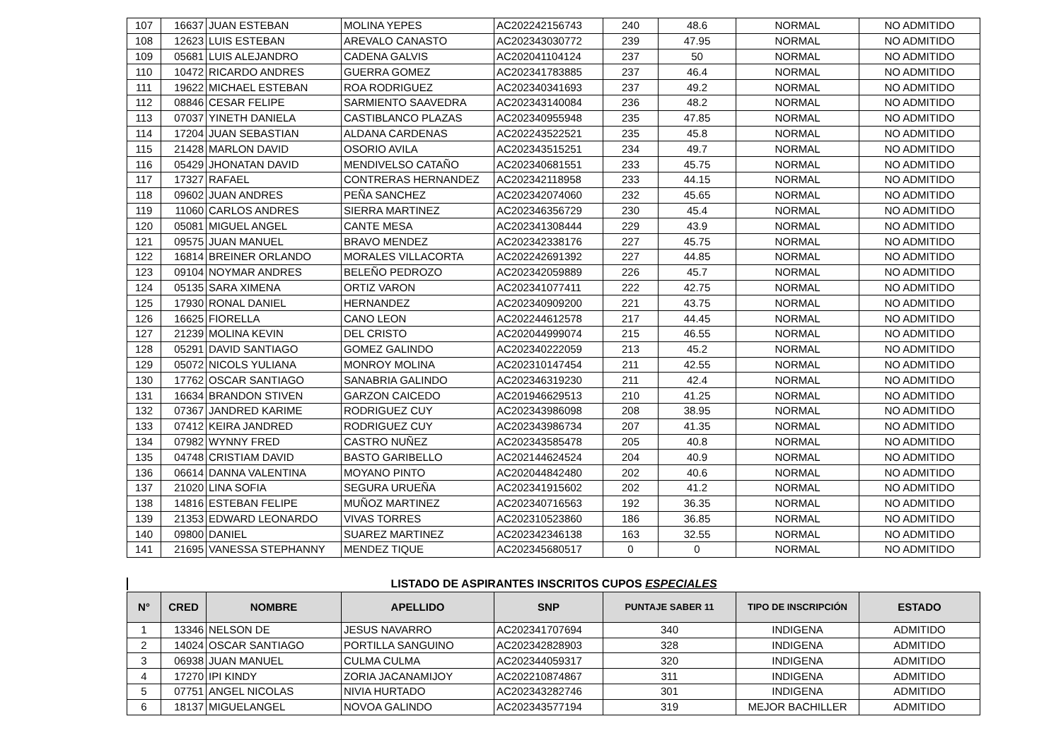| 107 | 16637 | JUAN ESTEBAN | MOLINA YEPES | AC202242156743 | 240 | 48.6 | NORMAL | NO ADMITIDO |
| 108 | 12623 | LUIS ESTEBAN | AREVALO CANASTO | AC202343030772 | 239 | 47.95 | NORMAL | NO ADMITIDO |
| 109 | 05681 | LUIS ALEJANDRO | CADENA GALVIS | AC202041104124 | 237 | 50 | NORMAL | NO ADMITIDO |
| 110 | 10472 | RICARDO ANDRES | GUERRA GOMEZ | AC202341783885 | 237 | 46.4 | NORMAL | NO ADMITIDO |
| 111 | 19622 | MICHAEL ESTEBAN | ROA RODRIGUEZ | AC202340341693 | 237 | 49.2 | NORMAL | NO ADMITIDO |
| 112 | 08846 | CESAR FELIPE | SARMIENTO SAAVEDRA | AC202343140084 | 236 | 48.2 | NORMAL | NO ADMITIDO |
| 113 | 07037 | YINETH DANIELA | CASTIBLANCO PLAZAS | AC202340955948 | 235 | 47.85 | NORMAL | NO ADMITIDO |
| 114 | 17204 | JUAN SEBASTIAN | ALDANA CARDENAS | AC202243522521 | 235 | 45.8 | NORMAL | NO ADMITIDO |
| 115 | 21428 | MARLON DAVID | OSORIO AVILA | AC202343515251 | 234 | 49.7 | NORMAL | NO ADMITIDO |
| 116 | 05429 | JHONATAN DAVID | MENDIVELSO CATAÑO | AC202340681551 | 233 | 45.75 | NORMAL | NO ADMITIDO |
| 117 | 17327 | RAFAEL | CONTRERAS HERNANDEZ | AC202342118958 | 233 | 44.15 | NORMAL | NO ADMITIDO |
| 118 | 09602 | JUAN ANDRES | PEÑA SANCHEZ | AC202342074060 | 232 | 45.65 | NORMAL | NO ADMITIDO |
| 119 | 11060 | CARLOS ANDRES | SIERRA MARTINEZ | AC202346356729 | 230 | 45.4 | NORMAL | NO ADMITIDO |
| 120 | 05081 | MIGUEL ANGEL | CANTE MESA | AC202341308444 | 229 | 43.9 | NORMAL | NO ADMITIDO |
| 121 | 09575 | JUAN MANUEL | BRAVO MENDEZ | AC202342338176 | 227 | 45.75 | NORMAL | NO ADMITIDO |
| 122 | 16814 | BREINER ORLANDO | MORALES VILLACORTA | AC202242691392 | 227 | 44.85 | NORMAL | NO ADMITIDO |
| 123 | 09104 | NOYMAR ANDRES | BELEÑO PEDROZO | AC202342059889 | 226 | 45.7 | NORMAL | NO ADMITIDO |
| 124 | 05135 | SARA XIMENA | ORTIZ VARON | AC202341077411 | 222 | 42.75 | NORMAL | NO ADMITIDO |
| 125 | 17930 | RONAL DANIEL | HERNANDEZ | AC202340909200 | 221 | 43.75 | NORMAL | NO ADMITIDO |
| 126 | 16625 | FIORELLA | CANO LEON | AC202244612578 | 217 | 44.45 | NORMAL | NO ADMITIDO |
| 127 | 21239 | MOLINA KEVIN | DEL CRISTO | AC202044999074 | 215 | 46.55 | NORMAL | NO ADMITIDO |
| 128 | 05291 | DAVID SANTIAGO | GOMEZ GALINDO | AC202340222059 | 213 | 45.2 | NORMAL | NO ADMITIDO |
| 129 | 05072 | NICOLS YULIANA | MONROY MOLINA | AC202310147454 | 211 | 42.55 | NORMAL | NO ADMITIDO |
| 130 | 17762 | OSCAR SANTIAGO | SANABRIA GALINDO | AC202346319230 | 211 | 42.4 | NORMAL | NO ADMITIDO |
| 131 | 16634 | BRANDON STIVEN | GARZON CAICEDO | AC201946629513 | 210 | 41.25 | NORMAL | NO ADMITIDO |
| 132 | 07367 | JANDRED KARIME | RODRIGUEZ CUY | AC202343986098 | 208 | 38.95 | NORMAL | NO ADMITIDO |
| 133 | 07412 | KEIRA JANDRED | RODRIGUEZ CUY | AC202343986734 | 207 | 41.35 | NORMAL | NO ADMITIDO |
| 134 | 07982 | WYNNY FRED | CASTRO NUÑEZ | AC202343585478 | 205 | 40.8 | NORMAL | NO ADMITIDO |
| 135 | 04748 | CRISTIAM DAVID | BASTO GARIBELLO | AC202144624524 | 204 | 40.9 | NORMAL | NO ADMITIDO |
| 136 | 06614 | DANNA VALENTINA | MOYANO PINTO | AC202044842480 | 202 | 40.6 | NORMAL | NO ADMITIDO |
| 137 | 21020 | LINA SOFIA | SEGURA URUEÑA | AC202341915602 | 202 | 41.2 | NORMAL | NO ADMITIDO |
| 138 | 14816 | ESTEBAN FELIPE | MUÑOZ MARTINEZ | AC202340716563 | 192 | 36.35 | NORMAL | NO ADMITIDO |
| 139 | 21353 | EDWARD LEONARDO | VIVAS TORRES | AC202310523860 | 186 | 36.85 | NORMAL | NO ADMITIDO |
| 140 | 09800 | DANIEL | SUAREZ MARTINEZ | AC202342346138 | 163 | 32.55 | NORMAL | NO ADMITIDO |
| 141 | 21695 | VANESSA STEPHANNY | MENDEZ TIQUE | AC202345680517 | 0 | 0 | NORMAL | NO ADMITIDO |
LISTADO DE ASPIRANTES INSCRITOS CUPOS ESPECIALES
| N° | CRED | NOMBRE | APELLIDO | SNP | PUNTAJE SABER 11 | TIPO DE INSCRIPCIÓN | ESTADO |
| --- | --- | --- | --- | --- | --- | --- | --- |
| 1 | 13346 | NELSON DE | JESUS NAVARRO | AC202341707694 | 340 | INDIGENA | ADMITIDO |
| 2 | 14024 | OSCAR SANTIAGO | PORTILLA SANGUINO | AC202342828903 | 328 | INDIGENA | ADMITIDO |
| 3 | 06938 | JUAN MANUEL | CULMA CULMA | AC202344059317 | 320 | INDIGENA | ADMITIDO |
| 4 | 17270 | IPI KINDY | ZORIA JACANAMIJOY | AC202210874867 | 311 | INDIGENA | ADMITIDO |
| 5 | 07751 | ANGEL NICOLAS | NIVIA HURTADO | AC202343282746 | 301 | INDIGENA | ADMITIDO |
| 6 | 18137 | MIGUELANGEL | NOVOA GALINDO | AC202343577194 | 319 | MEJOR BACHILLER | ADMITIDO |